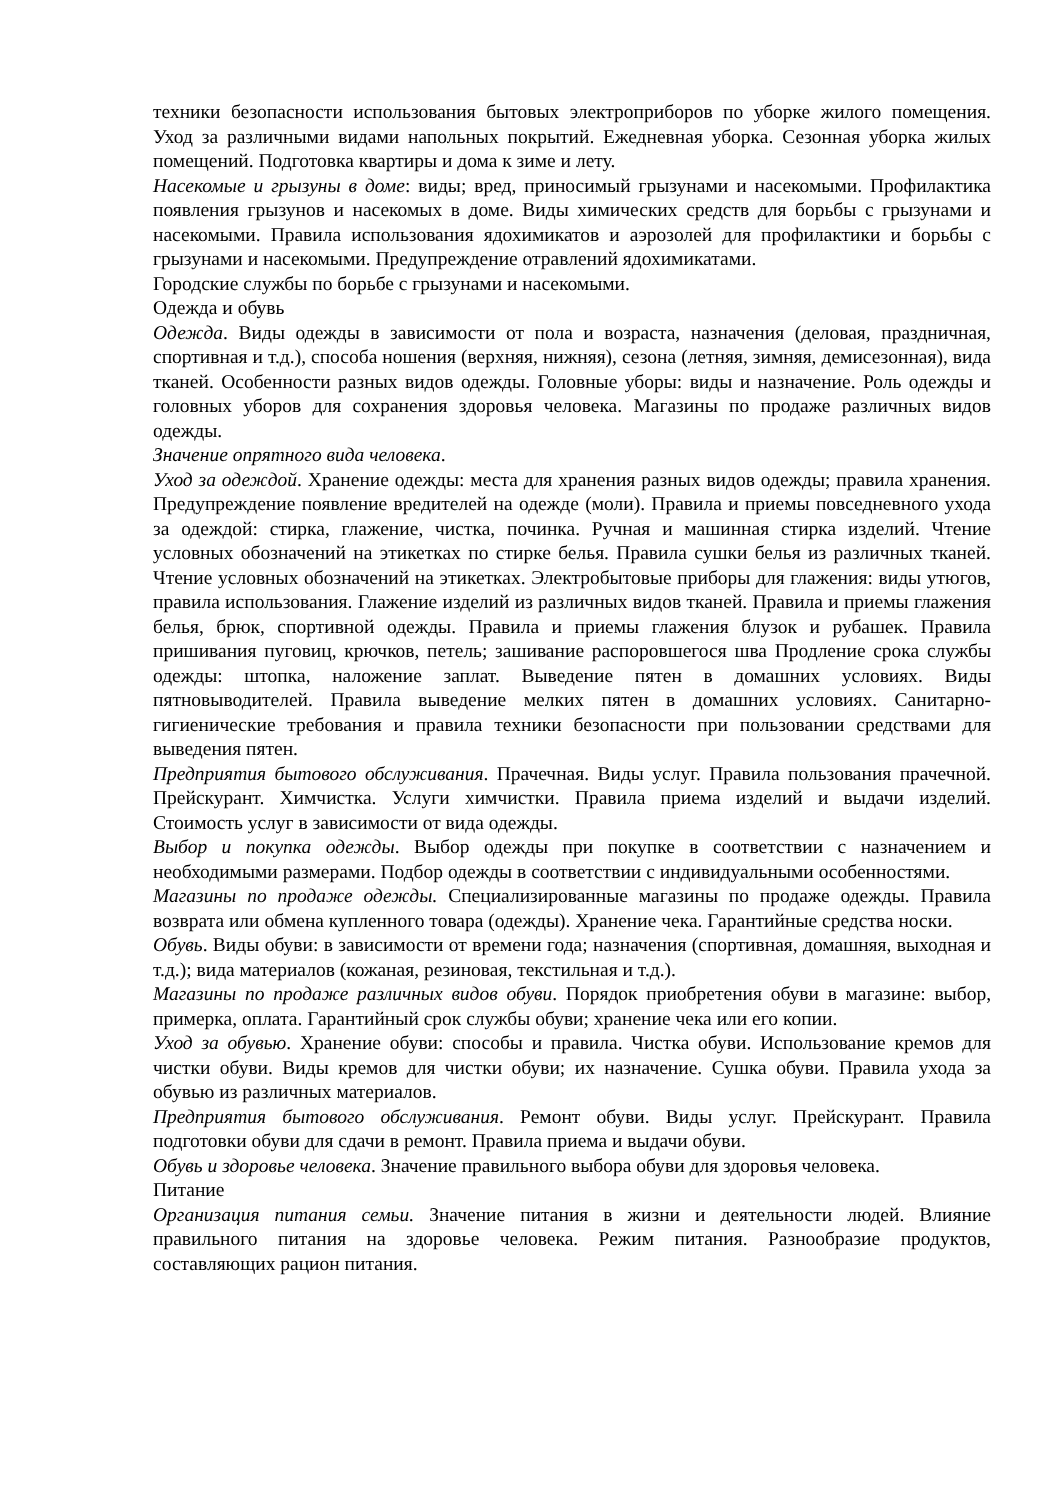техники безопасности использования бытовых электроприборов по уборке жилого помещения. Уход за различными видами напольных покрытий. Ежедневная уборка. Сезонная уборка жилых помещений. Подготовка квартиры и дома к зиме и лету.
Насекомые и грызуны в доме: виды; вред, приносимый грызунами и насекомыми. Профилактика появления грызунов и насекомых в доме. Виды химических средств для борьбы с грызунами и насекомыми. Правила использования ядохимикатов и аэрозолей для профилактики и борьбы с грызунами и насекомыми. Предупреждение отравлений ядохимикатами.
Городские службы по борьбе с грызунами и насекомыми.
Одежда и обувь
Одежда. Виды одежды в зависимости от пола и возраста, назначения (деловая, праздничная, спортивная и т.д.), способа ношения (верхняя, нижняя), сезона (летняя, зимняя, демисезонная), вида тканей. Особенности разных видов одежды. Головные уборы: виды и назначение. Роль одежды и головных уборов для сохранения здоровья человека. Магазины по продаже различных видов одежды.
Значение опрятного вида человека.
Уход за одеждой. Хранение одежды: места для хранения разных видов одежды; правила хранения. Предупреждение появление вредителей на одежде (моли). Правила и приемы повседневного ухода за одеждой: стирка, глажение, чистка, починка. Ручная и машинная стирка изделий. Чтение условных обозначений на этикетках по стирке белья. Правила сушки белья из различных тканей. Чтение условных обозначений на этикетках. Электробытовые приборы для глажения: виды утюгов, правила использования. Глажение изделий из различных видов тканей. Правила и приемы глажения белья, брюк, спортивной одежды. Правила и приемы глажения блузок и рубашек. Правила пришивания пуговиц, крючков, петель; зашивание распоровшегося шва Продление срока службы одежды: штопка, наложение заплат. Выведение пятен в домашних условиях. Виды пятновыводителей. Правила выведение мелких пятен в домашних условиях. Санитарно-гигиенические требования и правила техники безопасности при пользовании средствами для выведения пятен.
Предприятия бытового обслуживания. Прачечная. Виды услуг. Правила пользования прачечной. Прейскурант. Химчистка. Услуги химчистки. Правила приема изделий и выдачи изделий. Стоимость услуг в зависимости от вида одежды.
Выбор и покупка одежды. Выбор одежды при покупке в соответствии с назначением и необходимыми размерами. Подбор одежды в соответствии с индивидуальными особенностями.
Магазины по продаже одежды. Специализированные магазины по продаже одежды. Правила возврата или обмена купленного товара (одежды). Хранение чека. Гарантийные средства носки.
Обувь. Виды обуви: в зависимости от времени года; назначения (спортивная, домашняя, выходная и т.д.); вида материалов (кожаная, резиновая, текстильная и т.д.).
Магазины по продаже различных видов обуви. Порядок приобретения обуви в магазине: выбор, примерка, оплата. Гарантийный срок службы обуви; хранение чека или его копии.
Уход за обувью. Хранение обуви: способы и правила. Чистка обуви. Использование кремов для чистки обуви. Виды кремов для чистки обуви; их назначение. Сушка обуви. Правила ухода за обувью из различных материалов.
Предприятия бытового обслуживания. Ремонт обуви. Виды услуг. Прейскурант. Правила подготовки обуви для сдачи в ремонт. Правила приема и выдачи обуви.
Обувь и здоровье человека. Значение правильного выбора обуви для здоровья человека.
Питание
Организация питания семьи. Значение питания в жизни и деятельности людей. Влияние правильного питания на здоровье человека. Режим питания. Разнообразие продуктов, составляющих рацион питания.